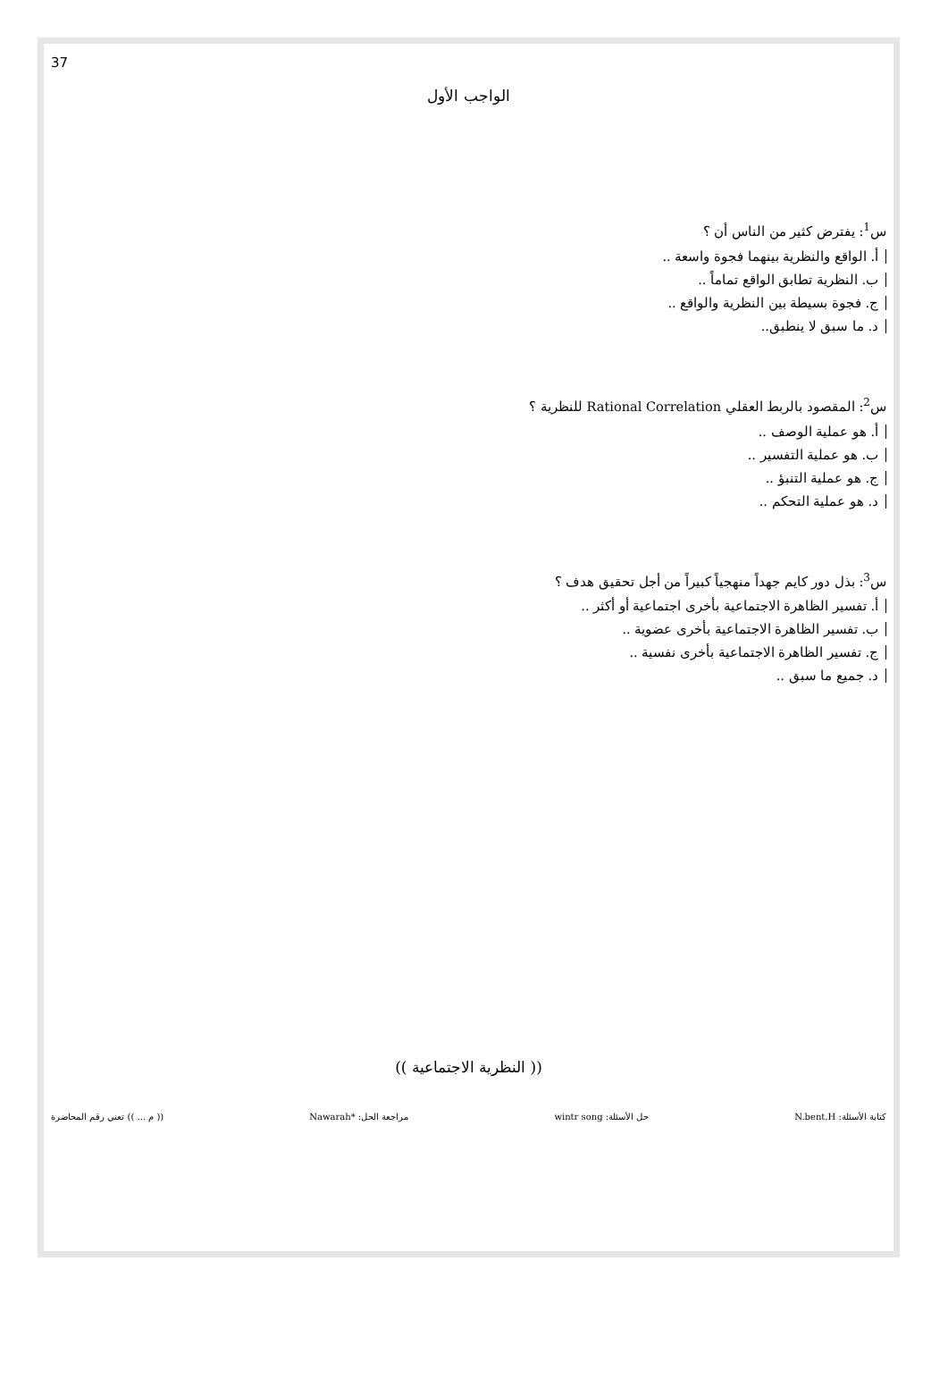37
الواجب الأول
س<sup>1</sup>: يفترض كثير من الناس أن ؟
أ. الواقع والنظرية بينهما فجوة واسعة ..
ب. النظرية تطابق الواقع تماماً ..
ج. فجوة بسيطة بين النظرية والواقع ..
د. ما سبق لا ينطبق..
س<sup>2</sup>: المقصود بالربط العقلي Rational Correlation للنظرية ؟
أ. هو عملية الوصف ..
ب. هو عملية التفسير ..
ج. هو عملية التنبؤ ..
د. هو عملية التحكم ..
س<sup>3</sup>: بذل دور كايم جهداً منهجياً كبيراً من أجل تحقيق هدف ؟
أ. تفسير الظاهرة الاجتماعية بأخرى اجتماعية أو أكثر ..
ب. تفسير الظاهرة الاجتماعية بأخرى عضوية ..
ج. تفسير الظاهرة الاجتماعية بأخرى نفسية ..
د. جميع ما سبق ..
(( النظرية الاجتماعية ))
كتابة الأسئلة: N.bent.H حل الأسئلة: wintr song مراجعة الحل: *Nawarah (( م ... )) تعني رقم المحاضرة